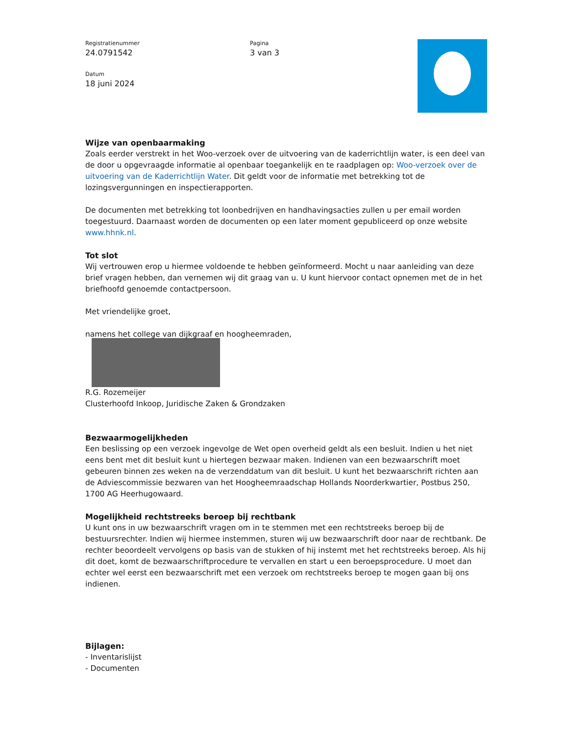Registratienummer
24.0791542
Datum
18 juni 2024
Pagina
3 van 3
Wijze van openbaarmaking
Zoals eerder verstrekt in het Woo-verzoek over de uitvoering van de kaderrichtlijn water, is een deel van de door u opgevraagde informatie al openbaar toegankelijk en te raadplagen op: Woo-verzoek over de uitvoering van de Kaderrichtlijn Water. Dit geldt voor de informatie met betrekking tot de lozingsvergunningen en inspectierapporten.
De documenten met betrekking tot loonbedrijven en handhavingsacties zullen u per email worden toegestuurd. Daarnaast worden de documenten op een later moment gepubliceerd op onze website www.hhnk.nl.
Tot slot
Wij vertrouwen erop u hiermee voldoende te hebben geïnformeerd. Mocht u naar aanleiding van deze brief vragen hebben, dan vernemen wij dit graag van u. U kunt hiervoor contact opnemen met de in het briefhoofd genoemde contactpersoon.
Met vriendelijke groet,
namens het college van dijkgraaf en hoogheemraden,
R.G. Rozemeijer
Clusterhoofd Inkoop, Juridische Zaken & Grondzaken
Bezwaarmogelijkheden
Een beslissing op een verzoek ingevolge de Wet open overheid geldt als een besluit. Indien u het niet eens bent met dit besluit kunt u hiertegen bezwaar maken. Indienen van een bezwaarschrift moet gebeuren binnen zes weken na de verzenddatum van dit besluit. U kunt het bezwaarschrift richten aan de Adviescommissie bezwaren van het Hoogheemraadschap Hollands Noorderkwartier, Postbus 250, 1700 AG Heerhugowaard.
Mogelijkheid rechtstreeks beroep bij rechtbank
U kunt ons in uw bezwaarschrift vragen om in te stemmen met een rechtstreeks beroep bij de bestuursrechter. Indien wij hiermee instemmen, sturen wij uw bezwaarschrift door naar de rechtbank. De rechter beoordeelt vervolgens op basis van de stukken of hij instemt met het rechtstreeks beroep. Als hij dit doet, komt de bezwaarschriftprocedure te vervallen en start u een beroepsprocedure. U moet dan echter wel eerst een bezwaarschrift met een verzoek om rechtstreeks beroep te mogen gaan bij ons indienen.
Bijlagen:
- Inventarislijst
- Documenten